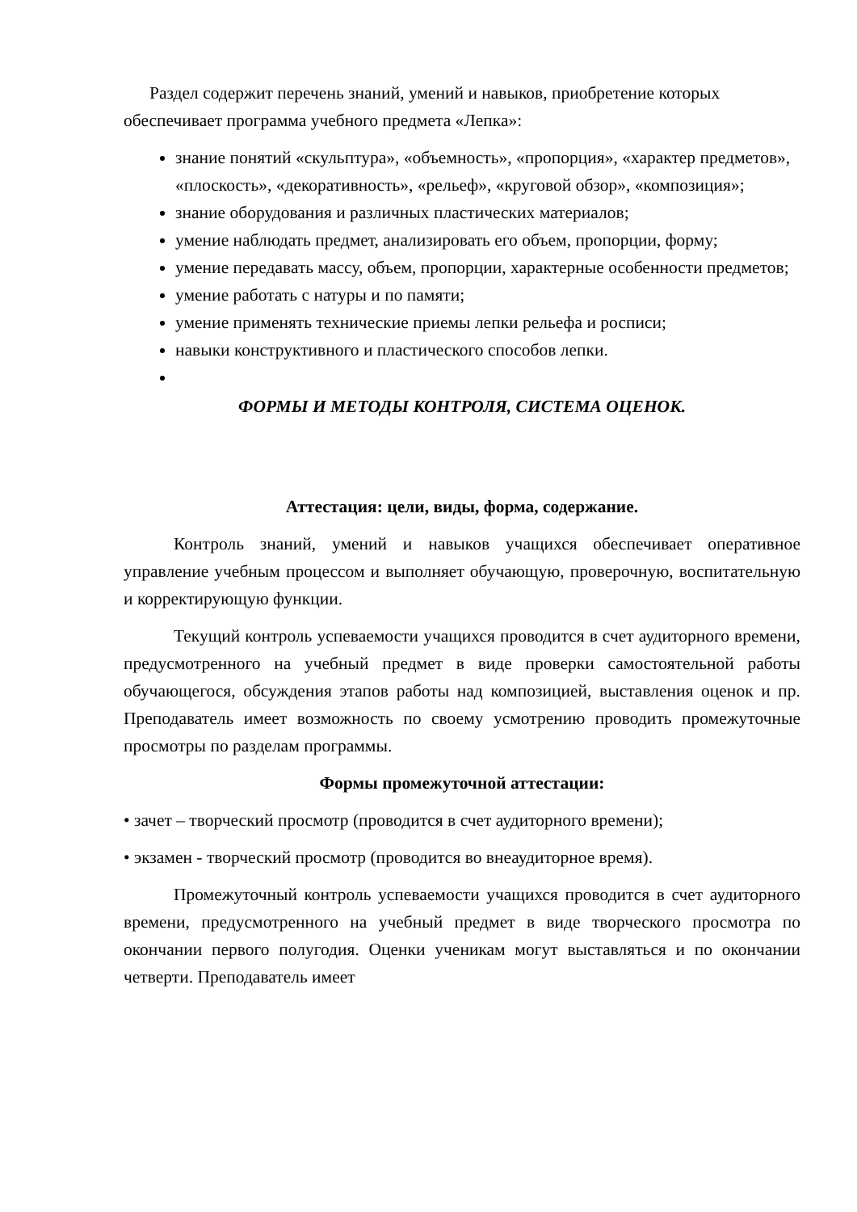Раздел содержит перечень знаний, умений и навыков, приобретение которых обеспечивает программа учебного предмета «Лепка»:
знание понятий «скульптура», «объемность», «пропорция», «характер предметов», «плоскость», «декоративность», «рельеф», «круговой обзор», «композиция»;
знание оборудования и различных пластических материалов;
умение наблюдать предмет, анализировать его объем, пропорции, форму;
умение передавать массу, объем, пропорции, характерные особенности предметов;
умение работать с натуры и по памяти;
умение применять технические приемы лепки рельефа и росписи;
навыки конструктивного и пластического способов лепки.
ФОРМЫ И МЕТОДЫ КОНТРОЛЯ, СИСТЕМА ОЦЕНОК.
Аттестация: цели, виды, форма, содержание.
Контроль знаний, умений и навыков учащихся обеспечивает оперативное управление учебным процессом и выполняет обучающую, проверочную, воспитательную и корректирующую функции.
Текущий контроль успеваемости учащихся проводится в счет аудиторного времени, предусмотренного на учебный предмет в виде проверки самостоятельной работы обучающегося, обсуждения этапов работы над композицией, выставления оценок и пр. Преподаватель имеет возможность по своему усмотрению проводить промежуточные просмотры по разделам программы.
Формы промежуточной аттестации:
• зачет – творческий просмотр (проводится в счет аудиторного времени);
• экзамен - творческий просмотр (проводится во внеаудиторное время).
Промежуточный контроль успеваемости учащихся проводится в счет аудиторного времени, предусмотренного на учебный предмет в виде творческого просмотра по окончании первого полугодия. Оценки ученикам могут выставляться и по окончании четверти. Преподаватель имеет